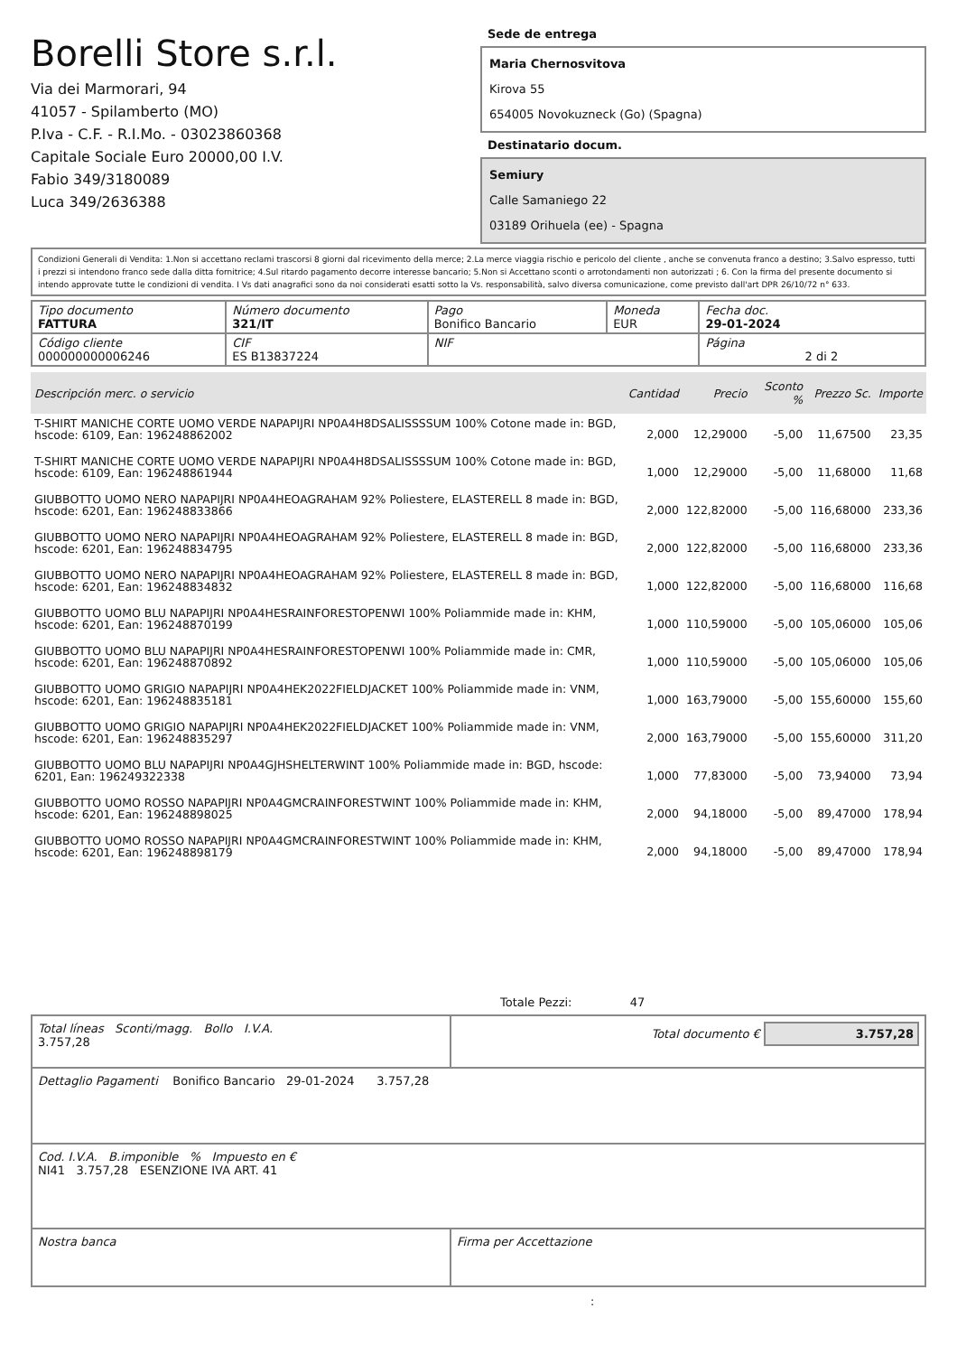Borelli Store s.r.l.
Via dei Marmorari, 94
41057 - Spilamberto (MO)
P.Iva - C.F. - R.I.Mo. - 03023860368
Capitale Sociale Euro 20000,00 I.V.
Fabio 349/3180089
Luca 349/2636388
Sede de entrega
Maria Chernosvitova
Kirova 55
654005 Novokuzneck (Go) (Spagna)
Destinatario docum.
Semiury
Calle Samaniego 22
03189 Orihuela (ee) - Spagna
Condizioni Generali di Vendita: 1.Non si accettano reclami trascorsi 8 giorni dal ricevimento della merce; 2.La merce viaggia rischio e pericolo del cliente , anche se convenuta franco a destino; 3.Salvo espresso, tutti i prezzi si intendono franco sede dalla ditta fornitrice; 4.Sul ritardo pagamento decorre interesse bancario; 5.Non si Accettano sconti o arrotondamenti non autorizzati ; 6. Con la firma del presente documento si intendo approvate tutte le condizioni di vendita. I Vs dati anagrafici sono da noi considerati esatti sotto la Vs. responsabilità, salvo diversa comunicazione, come previsto dall'art DPR 26/10/72 n° 633.
| Tipo documento FATTURA | Número documento 321/IT | Pago Bonifico Bancario | Moneda EUR | Fecha doc. 29-01-2024 |
| Código cliente 000000000006246 | CIF ES B13837224 | NIF | | Página 2 di 2 |
| Descripción merc. o servicio | Cantidad | Precio | Sconto % | Prezzo Sc. | Importe |
| --- | --- | --- | --- | --- | --- |
| T-SHIRT MANICHE CORTE UOMO VERDE NAPAPIJRI NP0A4H8DSALISSSSUM 100% Cotone made in: BGD, hscode: 6109, Ean: 196248862002 | 2,000 | 12,29000 | -5,00 | 11,67500 | 23,35 |
| T-SHIRT MANICHE CORTE UOMO VERDE NAPAPIJRI NP0A4H8DSALISSSSUM 100% Cotone made in: BGD, hscode: 6109, Ean: 196248861944 | 1,000 | 12,29000 | -5,00 | 11,68000 | 11,68 |
| GIUBBOTTO UOMO NERO NAPAPIJRI NP0A4HEOAGRAHAM 92% Poliestere, ELASTERELL 8 made in: BGD, hscode: 6201, Ean: 196248833866 | 2,000 | 122,82000 | -5,00 | 116,68000 | 233,36 |
| GIUBBOTTO UOMO NERO NAPAPIJRI NP0A4HEOAGRAHAM 92% Poliestere, ELASTERELL 8 made in: BGD, hscode: 6201, Ean: 196248834795 | 2,000 | 122,82000 | -5,00 | 116,68000 | 233,36 |
| GIUBBOTTO UOMO NERO NAPAPIJRI NP0A4HEOAGRAHAM 92% Poliestere, ELASTERELL 8 made in: BGD, hscode: 6201, Ean: 196248834832 | 1,000 | 122,82000 | -5,00 | 116,68000 | 116,68 |
| GIUBBOTTO UOMO BLU NAPAPIJRI NP0A4HESRAINFORESTOPENWI 100% Poliammide made in: KHM, hscode: 6201, Ean: 196248870199 | 1,000 | 110,59000 | -5,00 | 105,06000 | 105,06 |
| GIUBBOTTO UOMO BLU NAPAPIJRI NP0A4HESRAINFORESTOPENWI 100% Poliammide made in: CMR, hscode: 6201, Ean: 196248870892 | 1,000 | 110,59000 | -5,00 | 105,06000 | 105,06 |
| GIUBBOTTO UOMO GRIGIO NAPAPIJRI NP0A4HEK2022FIELDJACKET 100% Poliammide made in: VNM, hscode: 6201, Ean: 196248835181 | 1,000 | 163,79000 | -5,00 | 155,60000 | 155,60 |
| GIUBBOTTO UOMO GRIGIO NAPAPIJRI NP0A4HEK2022FIELDJACKET 100% Poliammide made in: VNM, hscode: 6201, Ean: 196248835297 | 2,000 | 163,79000 | -5,00 | 155,60000 | 311,20 |
| GIUBBOTTO UOMO BLU NAPAPIJRI NP0A4GJHSHELTERWINT 100% Poliammide made in: BGD, hscode: 6201, Ean: 196249322338 | 1,000 | 77,83000 | -5,00 | 73,94000 | 73,94 |
| GIUBBOTTO UOMO ROSSO NAPAPIJRI NP0A4GMCRAINFORESTWINT 100% Poliammide made in: KHM, hscode: 6201, Ean: 196248898025 | 2,000 | 94,18000 | -5,00 | 89,47000 | 178,94 |
| GIUBBOTTO UOMO ROSSO NAPAPIJRI NP0A4GMCRAINFORESTWINT 100% Poliammide made in: KHM, hscode: 6201, Ean: 196248898179 | 2,000 | 94,18000 | -5,00 | 89,47000 | 178,94 |
Totale Pezzi: 47
| Total líneas Sconti/magg. Bollo I.V.A. 3.757,28 | Total documento € 3.757,28 |
| Dettaglio Pagamenti Bonifico Bancario 29-01-2024 3.757,28 | |
| Cod. I.V.A. B.imponible % Impuesto en € NI41 3.757,28 ESENZIONE IVA ART. 41 | |
| Nostra banca | Firma per Accettazione |
: